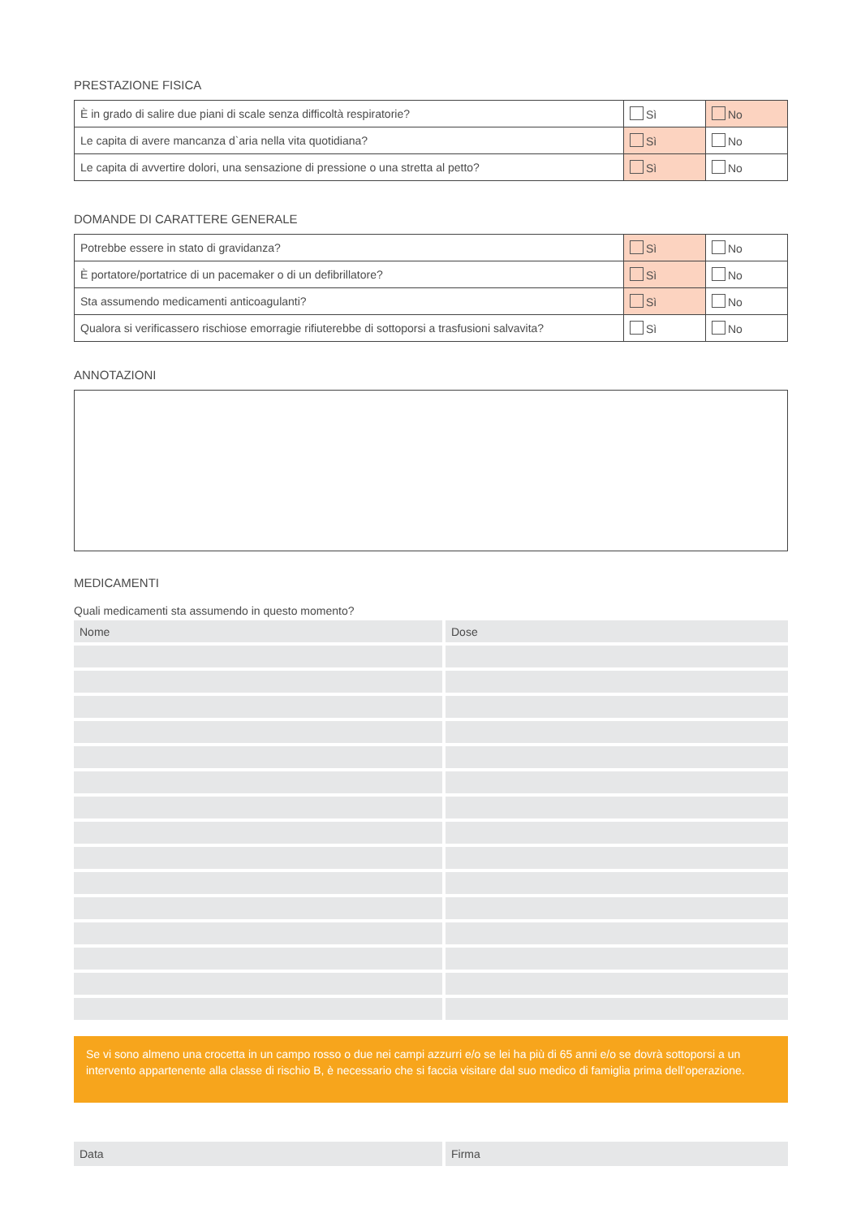PRESTAZIONE FISICA
| È in grado di salire due piani di scale senza difficoltà respiratorie? | Sì | No |
| Le capita di avere mancanza d`aria nella vita quotidiana? | Sì | No |
| Le capita di avvertire dolori, una sensazione di pressione o una stretta al petto? | Sì | No |
DOMANDE DI CARATTERE GENERALE
| Potrebbe essere in stato di gravidanza? | Sì | No |
| È portatore/portatrice di un pacemaker o di un defibrillatore? | Sì | No |
| Sta assumendo medicamenti anticoagulanti? | Sì | No |
| Qualora si verificassero rischiose emorragie rifiuterebbe di sottoporsi a trasfusioni salvavita? | Sì | No |
ANNOTAZIONI
MEDICAMENTI
Quali medicamenti sta assumendo in questo momento?
| Nome | Dose |
Se vi sono almeno una crocetta in un campo rosso o due nei campi azzurri e/o se lei ha più di 65 anni e/o se dovrà sottoporsi a un intervento appartenente alla classe di rischio B, è necessario che si faccia visitare dal suo medico di famiglia prima dell’operazione.
| Data | Firma |